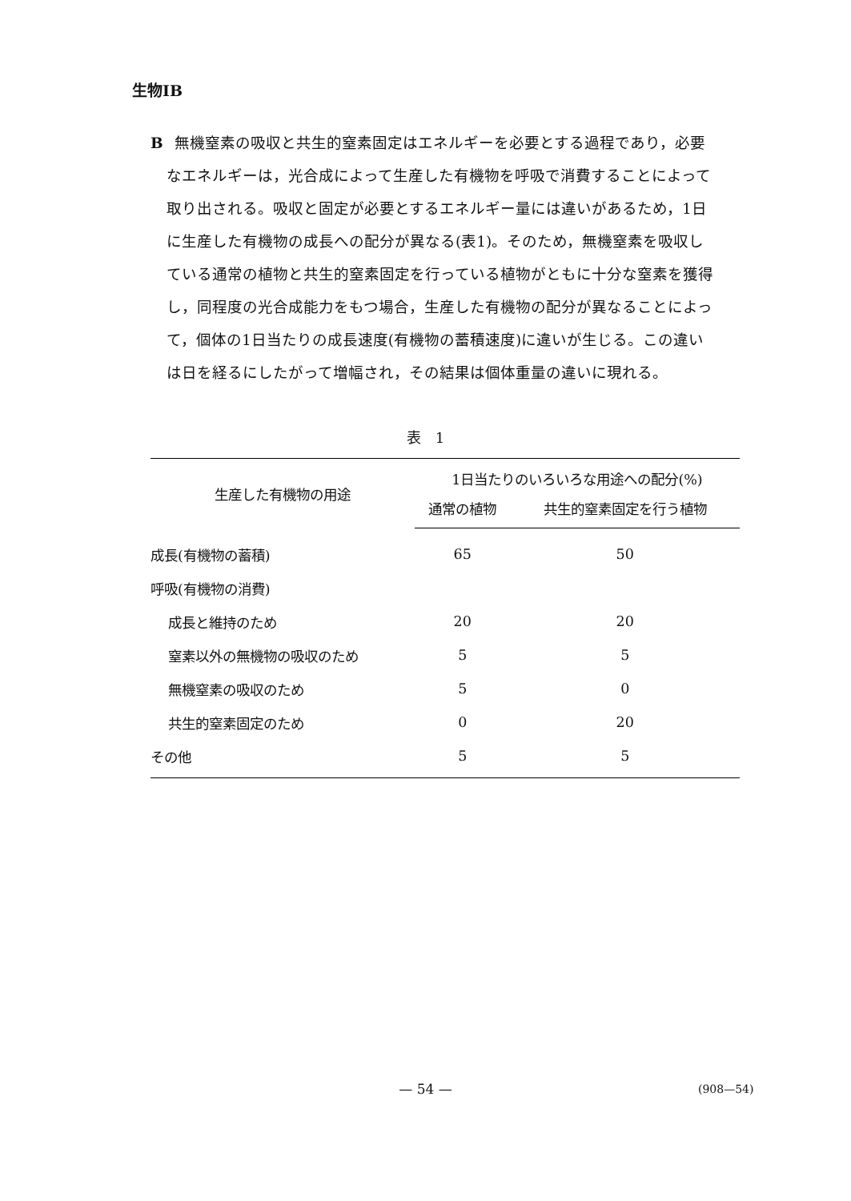生物ⅠB
B無機窒素の吸収と共生的窒素固定はエネルギーを必要とする過程であり，必要
なエネルギーは，光合成によって生産した有機物を呼吸で消費することによって
取り出される。吸収と固定が必要とするエネルギー量には違いがあるため，1日
に生産した有機物の成長への配分が異なる(表1)。そのため，無機窒素を吸収し
ている通常の植物と共生的窒素固定を行っている植物がともに十分な窒素を獲得
し，同程度の光合成能力をもつ場合，生産した有機物の配分が異なることによっ
て，個体の1日当たりの成長速度(有機物の蓄積速度)に違いが生じる。この違い
は日を経るにしたがって増幅され，その結果は個体重量の違いに現れる。
表　1
| 生産した有機物の用途 | 1日当たりのいろいろな用途への配分(%) | |
| --- | --- | --- |
| | 通常の植物 | 共生的窒素固定を行う植物 |
| 成長(有機物の蓄積) | 65 | 50 |
| 呼吸(有機物の消費) | | |
| 成長と維持のため | 20 | 20 |
| 窒素以外の無機物の吸収のため | 5 | 5 |
| 無機窒素の吸収のため | 5 | 0 |
| 共生的窒素固定のため | 0 | 20 |
| その他 | 5 | 5 |
— 54 — (908—54)